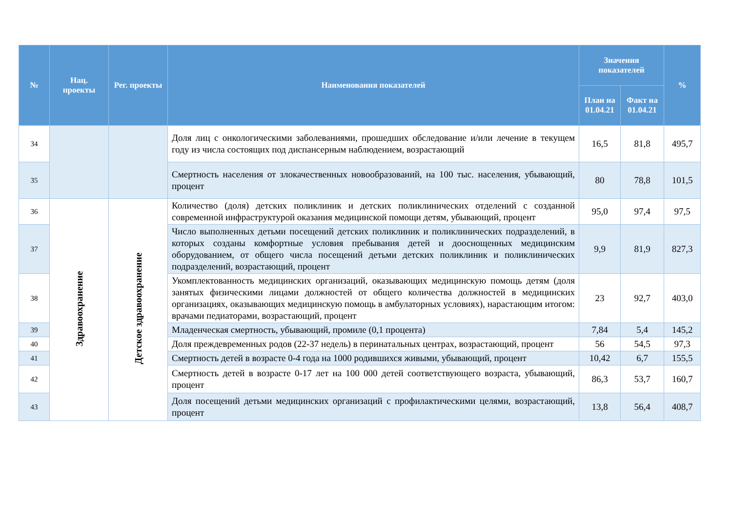| № | Нац. проекты | Рег. проекты | Наименования показателей | Значения показателей | | % |
| --- | --- | --- | --- | --- | --- | --- |
| | | | | План на 01.04.21 | Факт на 01.04.21 | |
| 34 | | | Доля лиц с онкологическими заболеваниями, прошедших обследование и/или лечение в текущем году из числа состоящих под диспансерным наблюдением, возрастающий | 16,5 | 81,8 | 495,7 |
| 35 | | | Смертность населения от злокачественных новообразований, на 100 тыс. населения, убывающий, процент | 80 | 78,8 | 101,5 |
| 36 | Здравоохранение | Детское здравоохранение | Количество (доля) детских поликлиник и детских поликлинических отделений с созданной современной инфраструктурой оказания медицинской помощи детям, убывающий, процент | 95,0 | 97,4 | 97,5 |
| 37 | | | Число выполненных детьми посещений детских поликлиник и поликлинических подразделений, в которых созданы комфортные условия пребывания детей и дооснощенных медицинским оборудованием, от общего числа посещений детьми детских поликлиник и поликлинических подразделений, возрастающий, процент | 9,9 | 81,9 | 827,3 |
| 38 | | | Укомплектованность медицинских организаций, оказывающих медицинскую помощь детям (доля занятых физическими лицами должностей от общего количества должностей в медицинских организациях, оказывающих медицинскую помощь в амбулаторных условиях), нарастающим итогом: врачами педиаторами, возрастающий, процент | 23 | 92,7 | 403,0 |
| 39 | | | Младенческая смертность, убывающий, промиле (0,1 процента) | 7,84 | 5,4 | 145,2 |
| 40 | | | Доля преждевременных родов (22-37 недель) в перинатальных центрах, возрастающий, процент | 56 | 54,5 | 97,3 |
| 41 | | | Смертность детей в возрасте 0-4 года на 1000 родившихся живыми, убывающий, процент | 10,42 | 6,7 | 155,5 |
| 42 | | | Смертность детей в возрасте 0-17 лет на 100 000 детей соответствующего возраста, убывающий, процент | 86,3 | 53,7 | 160,7 |
| 43 | | | Доля посещений детьми медицинских организаций с профилактическими целями, возрастающий, процент | 13,8 | 56,4 | 408,7 |